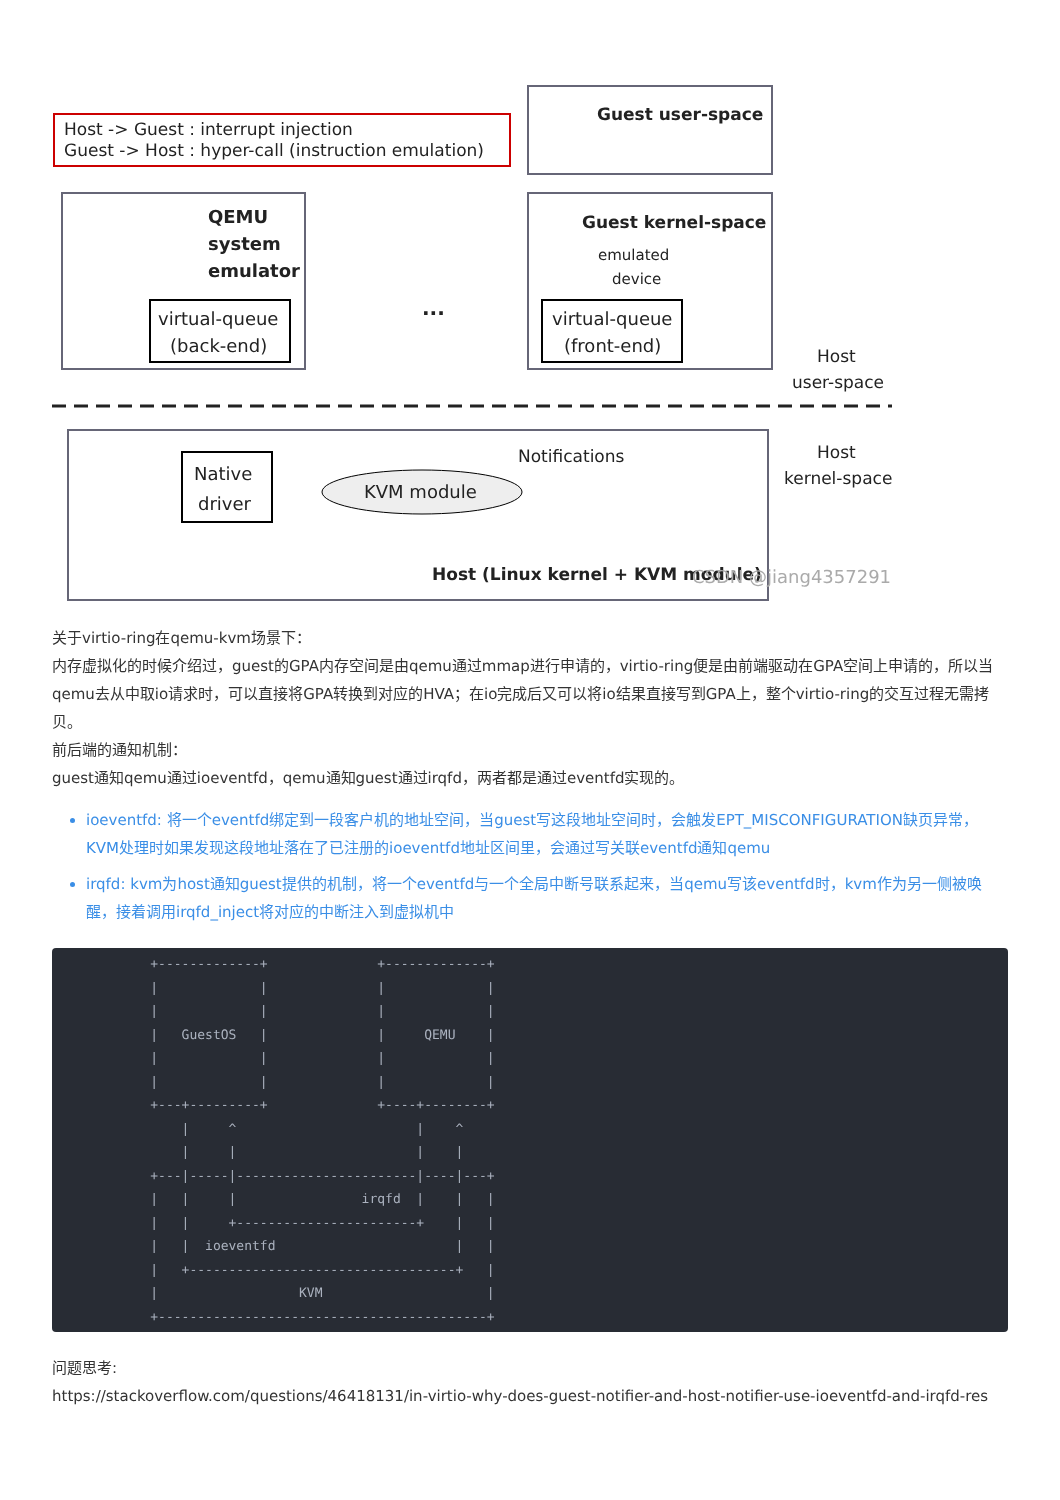Host -> Guest : interrupt injection
Guest -> Host : hyper-call (instruction emulation)
Guest user-space
QEMU
system
emulator
virtual-queue
(back-end)
Guest kernel-space
emulated
device
virtual-queue
(front-end)
...
Host
user-space
Host
kernel-space
Native
driver
KVM module
Notifications
Host (Linux kernel + KVM module)
CSDN @jiang4357291
关于virtio-ring在qemu-kvm场景下：
内存虚拟化的时候介绍过，guest的GPA内存空间是由qemu通过mmap进行申请的，virtio-ring便是由前端驱动在GPA空间上申请的，所以当qemu去从中取io请求时，可以直接将GPA转换到对应的HVA；在io完成后又可以将io结果直接写到GPA上，整个virtio-ring的交互过程无需拷贝。
前后端的通知机制：
guest通知qemu通过ioeventfd，qemu通知guest通过irqfd，两者都是通过eventfd实现的。
ioeventfd: 将一个eventfd绑定到一段客户机的地址空间，当guest写这段地址空间时，会触发EPT_MISCONFIGURATION缺页异常，KVM处理时如果发现这段地址落在了已注册的ioeventfd地址区间里，会通过写关联eventfd通知qemu
irqfd: kvm为host通知guest提供的机制，将一个eventfd与一个全局中断号联系起来，当qemu写该eventfd时，kvm作为另一侧被唤醒，接着调用irqfd_inject将对应的中断注入到虚拟机中
          +-------------+              +-------------+
          |             |              |             |
          |             |              |             |
          |   GuestOS   |              |     QEMU    |
          |             |              |             |
          |             |              |             |
          +---+---------+              +----+--------+
              |     ^                       |    ^
              |     |                       |    |
          +---|-----|-----------------------|----|---+
          |   |     |                irqfd  |    |   |
          |   |     +-----------------------+    |   |
          |   |  ioeventfd                       |   |
          |   +----------------------------------+   |
          |                  KVM                     |
          +------------------------------------------+
问题思考:
https://stackoverflow.com/questions/46418131/in-virtio-why-does-guest-notifier-and-host-notifier-use-ioeventfd-and-irqfd-res